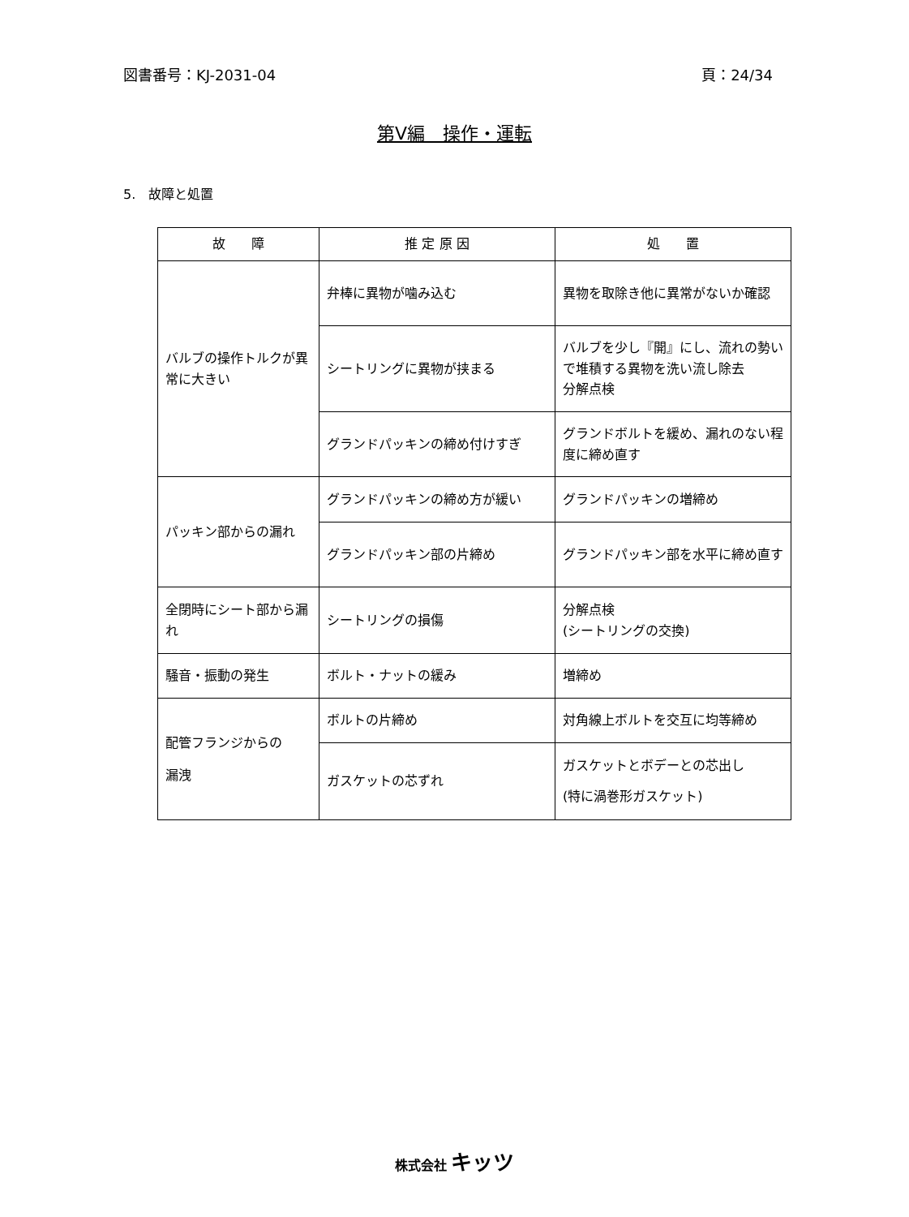図書番号：KJ-2031-04 頁：24/34
第Ⅴ編　操作・運転
5.　故障と処置
| 故 障 | 推 定 原 因 | 処 置 |
| --- | --- | --- |
| バルブの操作トルクが異常に大きい | 弁棒に異物が噛み込む | 異物を取除き他に異常がないか確認 |
| | シートリングに異物が挟まる | バルブを少し『開』にし、流れの勢いで堆積する異物を洗い流し除去 分解点検 |
| | グランドパッキンの締め付けすぎ | グランドボルトを緩め、漏れのない程度に締め直す |
| パッキン部からの漏れ | グランドパッキンの締め方が緩い | グランドパッキンの増締め |
| | グランドパッキン部の片締め | グランドパッキン部を水平に締め直す |
| 全閉時にシート部から漏れ | シートリングの損傷 | 分解点検 (シートリングの交換) |
| 騒音・振動の発生 | ボルト・ナットの緩み | 増締め |
| 配管フランジからの 漏洩 | ボルトの片締め | 対角線上ボルトを交互に均等締め |
| | ガスケットの芯ずれ | ガスケットとボデーとの芯出し (特に渦巻形ガスケット) |
株式会社 キッツ